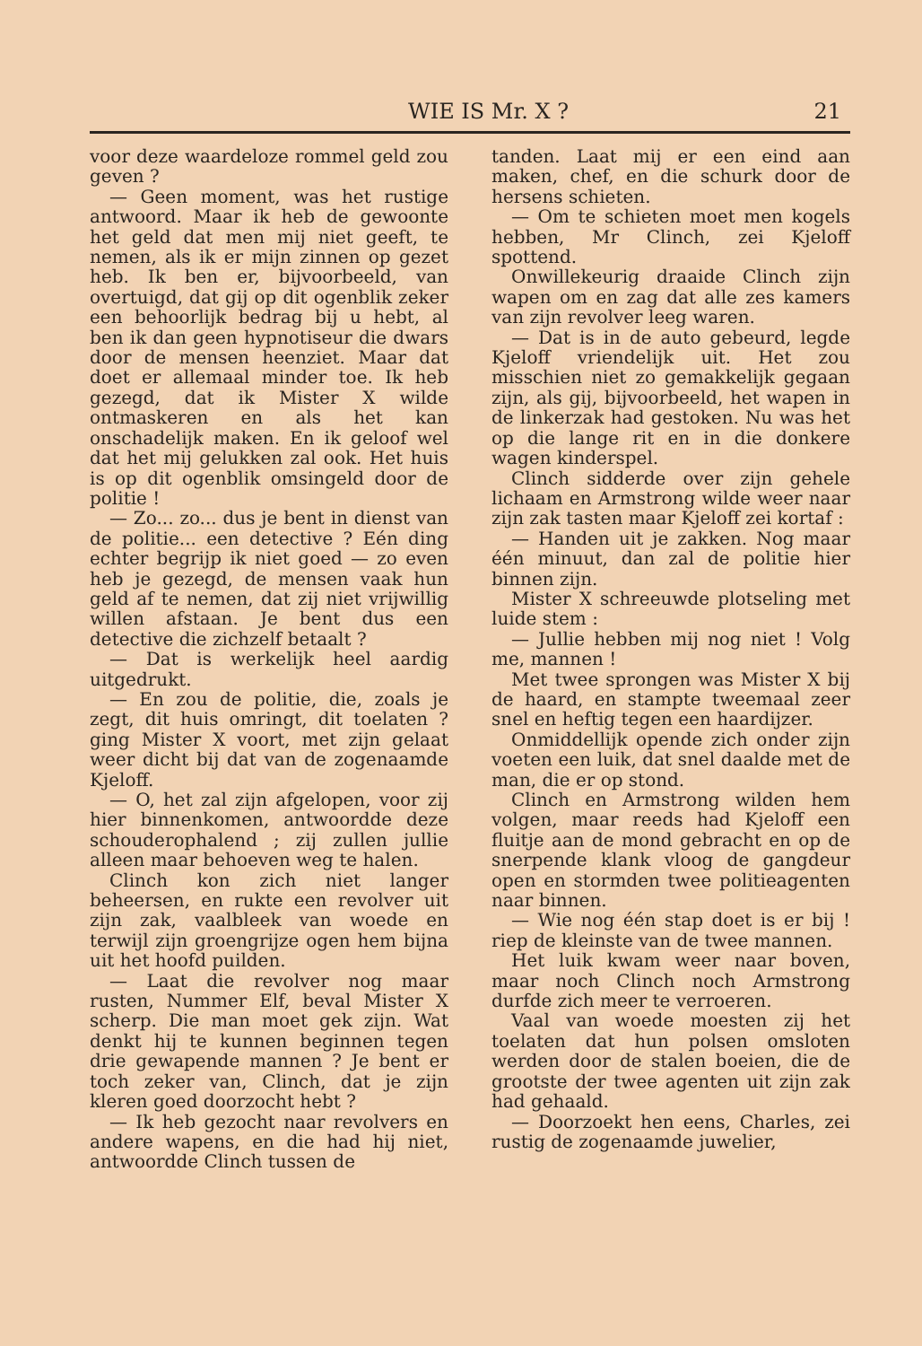WIE IS Mr. X ? 21
voor deze waardeloze rommel geld zou geven ?
— Geen moment, was het rustige antwoord. Maar ik heb de gewoonte het geld dat men mij niet geeft, te nemen, als ik er mijn zinnen op gezet heb. Ik ben er, bijvoorbeeld, van overtuigd, dat gij op dit ogenblik zeker een behoorlijk bedrag bij u hebt, al ben ik dan geen hypnotiseur die dwars door de mensen heenziet. Maar dat doet er allemaal minder toe. Ik heb gezegd, dat ik Mister X wilde ontmaskeren en als het kan onschadelijk maken. En ik geloof wel dat het mij gelukken zal ook. Het huis is op dit ogenblik omsingeld door de politie !
— Zo... zo... dus je bent in dienst van de politie... een detective ? Eén ding echter begrijp ik niet goed — zo even heb je gezegd, de mensen vaak hun geld af te nemen, dat zij niet vrijwillig willen afstaan. Je bent dus een detective die zichzelf betaalt ?
— Dat is werkelijk heel aardig uitgedrukt.
— En zou de politie, die, zoals je zegt, dit huis omringt, dit toelaten ? ging Mister X voort, met zijn gelaat weer dicht bij dat van de zogenaamde Kjeloff.
— O, het zal zijn afgelopen, voor zij hier binnenkomen, antwoordde deze schouderophalend ; zij zullen jullie alleen maar behoeven weg te halen.
Clinch kon zich niet langer beheersen, en rukte een revolver uit zijn zak, vaalbleek van woede en terwijl zijn groengrijze ogen hem bijna uit het hoofd puilden.
— Laat die revolver nog maar rusten, Nummer Elf, beval Mister X scherp. Die man moet gek zijn. Wat denkt hij te kunnen beginnen tegen drie gewapende mannen ? Je bent er toch zeker van, Clinch, dat je zijn kleren goed doorzocht hebt ?
— Ik heb gezocht naar revolvers en andere wapens, en die had hij niet, antwoordde Clinch tussen de
tanden. Laat mij er een eind aan maken, chef, en die schurk door de hersens schieten.
— Om te schieten moet men kogels hebben, Mr Clinch, zei Kjeloff spottend.
Onwillekeurig draaide Clinch zijn wapen om en zag dat alle zes kamers van zijn revolver leeg waren.
— Dat is in de auto gebeurd, legde Kjeloff vriendelijk uit. Het zou misschien niet zo gemakkelijk gegaan zijn, als gij, bijvoorbeeld, het wapen in de linkerzak had gestoken. Nu was het op die lange rit en in die donkere wagen kinderspel.
Clinch sidderde over zijn gehele lichaam en Armstrong wilde weer naar zijn zak tasten maar Kjeloff zei kortaf :
— Handen uit je zakken. Nog maar één minuut, dan zal de politie hier binnen zijn.
Mister X schreeuwde plotseling met luide stem :
— Jullie hebben mij nog niet ! Volg me, mannen !
Met twee sprongen was Mister X bij de haard, en stampte tweemaal zeer snel en heftig tegen een haardijzer.
Onmiddellijk opende zich onder zijn voeten een luik, dat snel daalde met de man, die er op stond.
Clinch en Armstrong wilden hem volgen, maar reeds had Kjeloff een fluitje aan de mond gebracht en op de snerpende klank vloog de gangdeur open en stormden twee politieagenten naar binnen.
— Wie nog één stap doet is er bij ! riep de kleinste van de twee mannen.
Het luik kwam weer naar boven, maar noch Clinch noch Armstrong durfde zich meer te verroeren.
Vaal van woede moesten zij het toelaten dat hun polsen omsloten werden door de stalen boeien, die de grootste der twee agenten uit zijn zak had gehaald.
— Doorzoekt hen eens, Charles, zei rustig de zogenaamde juwelier,